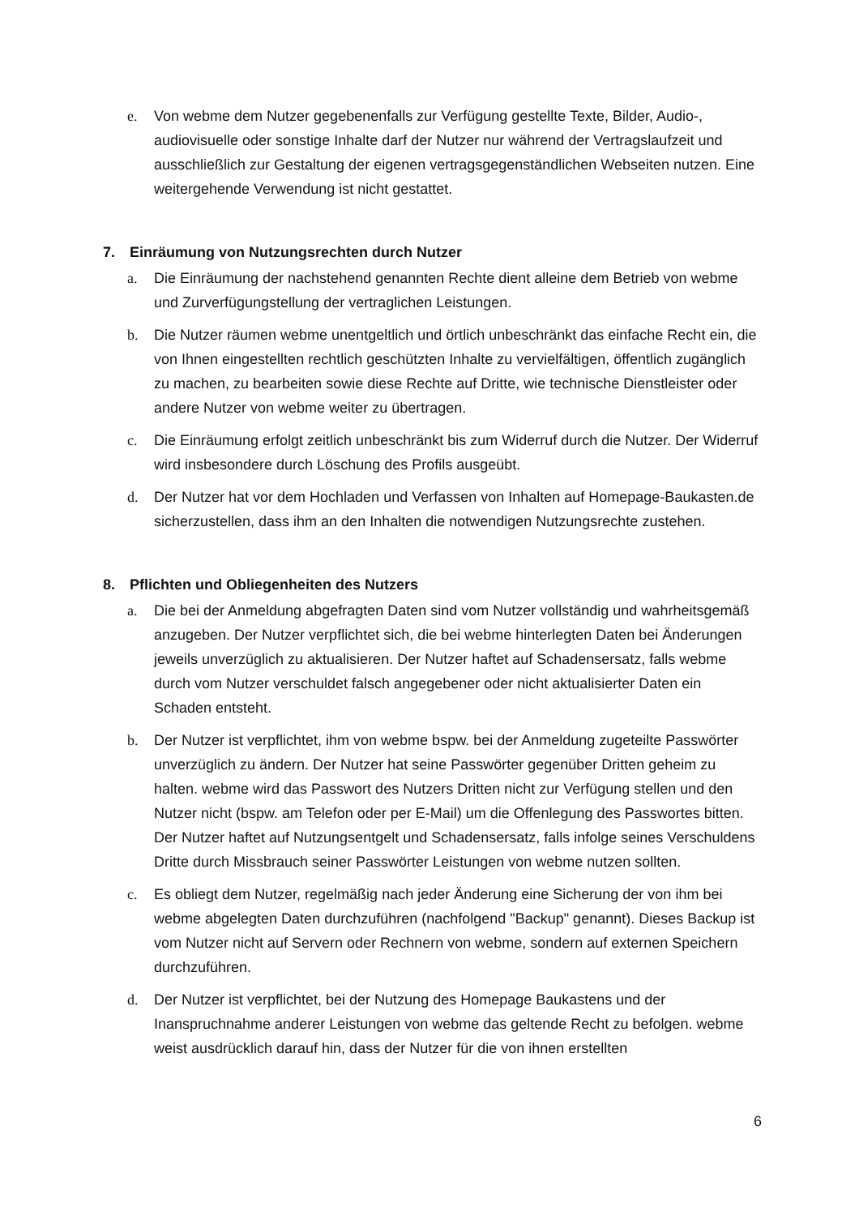e. Von webme dem Nutzer gegebenenfalls zur Verfügung gestellte Texte, Bilder, Audio-, audiovisuelle oder sonstige Inhalte darf der Nutzer nur während der Vertragslaufzeit und ausschließlich zur Gestaltung der eigenen vertragsgegenständlichen Webseiten nutzen. Eine weitergehende Verwendung ist nicht gestattet.
7. Einräumung von Nutzungsrechten durch Nutzer
a. Die Einräumung der nachstehend genannten Rechte dient alleine dem Betrieb von webme und Zurverfügungstellung der vertraglichen Leistungen.
b. Die Nutzer räumen webme unentgeltlich und örtlich unbeschränkt das einfache Recht ein, die von Ihnen eingestellten rechtlich geschützten Inhalte zu vervielfältigen, öffentlich zugänglich zu machen, zu bearbeiten sowie diese Rechte auf Dritte, wie technische Dienstleister oder andere Nutzer von webme weiter zu übertragen.
c. Die Einräumung erfolgt zeitlich unbeschränkt bis zum Widerruf durch die Nutzer. Der Widerruf wird insbesondere durch Löschung des Profils ausgeübt.
d. Der Nutzer hat vor dem Hochladen und Verfassen von Inhalten auf Homepage-Baukasten.de sicherzustellen, dass ihm an den Inhalten die notwendigen Nutzungsrechte zustehen.
8. Pflichten und Obliegenheiten des Nutzers
a. Die bei der Anmeldung abgefragten Daten sind vom Nutzer vollständig und wahrheitsgemäß anzugeben. Der Nutzer verpflichtet sich, die bei webme hinterlegten Daten bei Änderungen jeweils unverzüglich zu aktualisieren. Der Nutzer haftet auf Schadensersatz, falls webme durch vom Nutzer verschuldet falsch angegebener oder nicht aktualisierter Daten ein Schaden entsteht.
b. Der Nutzer ist verpflichtet, ihm von webme bspw. bei der Anmeldung zugeteilte Passwörter unverzüglich zu ändern. Der Nutzer hat seine Passwörter gegenüber Dritten geheim zu halten. webme wird das Passwort des Nutzers Dritten nicht zur Verfügung stellen und den Nutzer nicht (bspw. am Telefon oder per E-Mail) um die Offenlegung des Passwortes bitten. Der Nutzer haftet auf Nutzungsentgelt und Schadensersatz, falls infolge seines Verschuldens Dritte durch Missbrauch seiner Passwörter Leistungen von webme nutzen sollten.
c. Es obliegt dem Nutzer, regelmäßig nach jeder Änderung eine Sicherung der von ihm bei webme abgelegten Daten durchzuführen (nachfolgend "Backup" genannt). Dieses Backup ist vom Nutzer nicht auf Servern oder Rechnern von webme, sondern auf externen Speichern durchzuführen.
d. Der Nutzer ist verpflichtet, bei der Nutzung des Homepage Baukastens und der Inanspruchnahme anderer Leistungen von webme das geltende Recht zu befolgen. webme weist ausdrücklich darauf hin, dass der Nutzer für die von ihnen erstellten
6